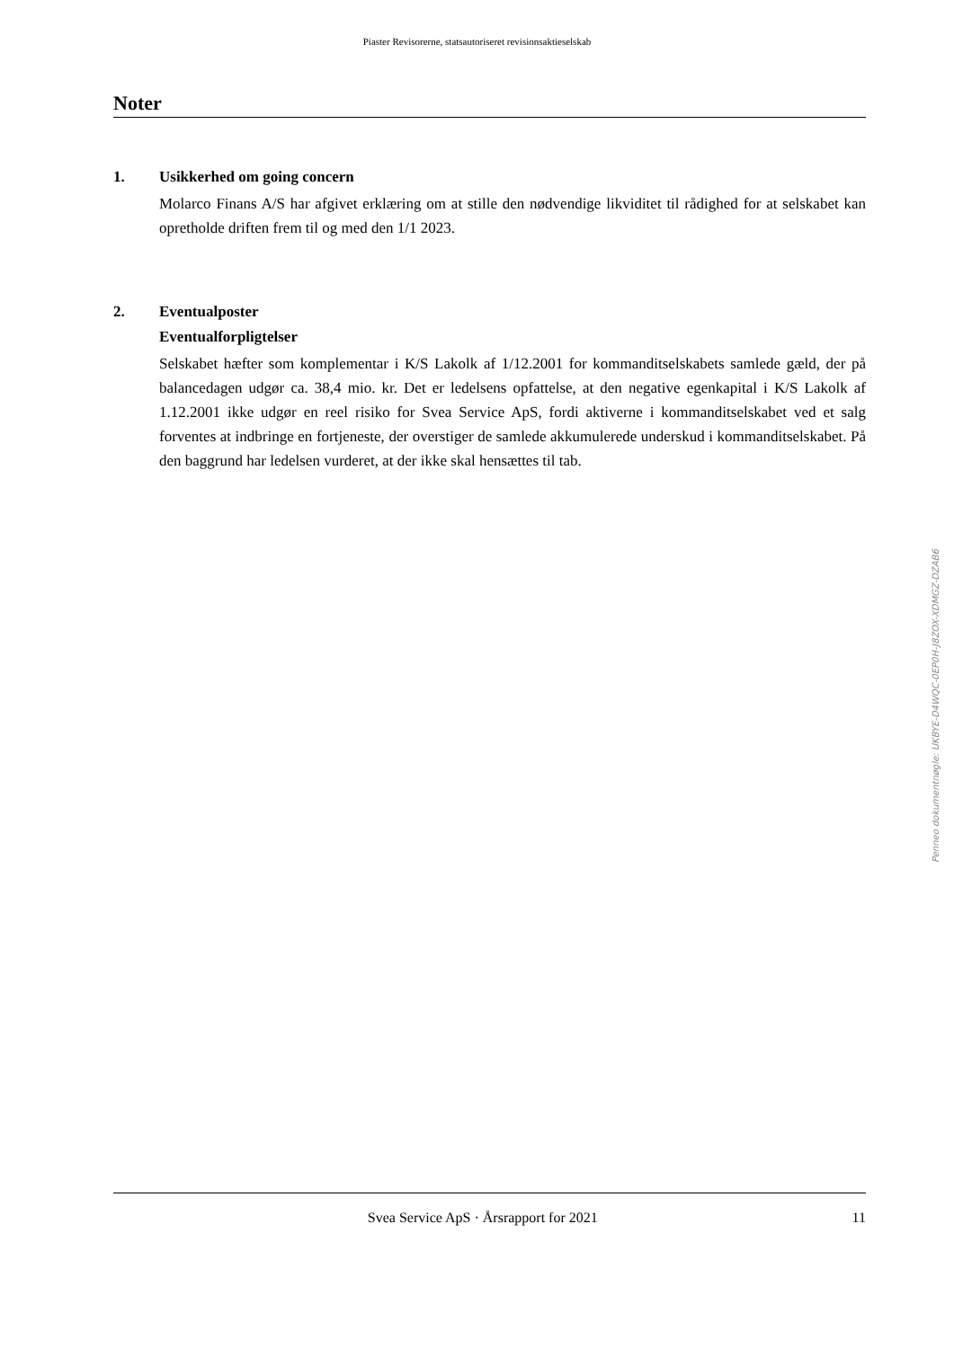Piaster Revisorerne, statsautoriseret revisionsaktieselskab
Noter
1. Usikkerhed om going concern
Molarco Finans A/S har afgivet erklæring om at stille den nødvendige likviditet til rådighed for at selskabet kan opretholde driften frem til og med den 1/1 2023.
2. Eventualposter
Eventualforpligtelser
Selskabet hæfter som komplementar i K/S Lakolk af 1/12.2001 for kommanditselskabets samlede gæld, der på balancedagen udgør ca. 38,4 mio. kr. Det er ledelsens opfattelse, at den negative egenkapital i K/S Lakolk af 1.12.2001 ikke udgør en reel risiko for Svea Service ApS, fordi aktiverne i kommanditselskabet ved et salg forventes at indbringe en fortjeneste, der overstiger de samlede akkumulerede underskud i kommanditselskabet. På den baggrund har ledelsen vurderet, at der ikke skal hensættes til tab.
Penneo dokumentnøgle: UKBYE-D4WQC-0EP0H-J8ZOX-XDMGZ-DZAB6
Svea Service ApS · Årsrapport for 2021 11